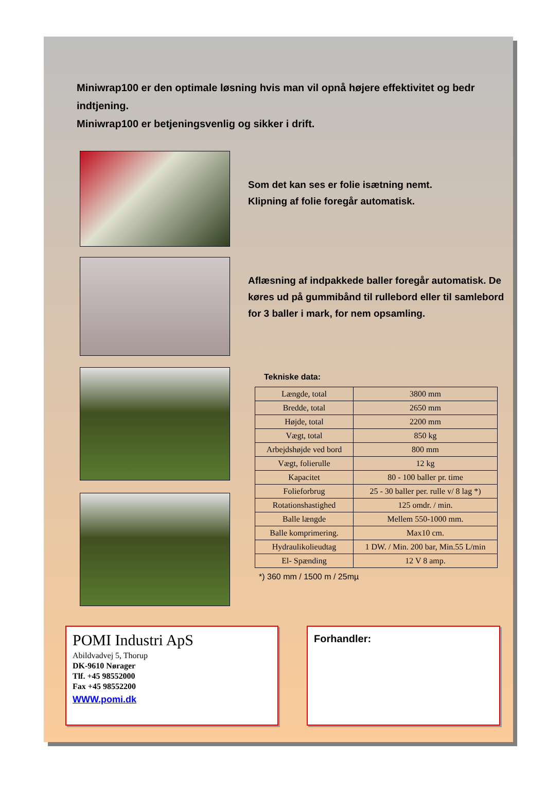Miniwrap100 er den optimale løsning hvis man vil opnå højere effektivitet og bedr indtjening.
Miniwrap100 er betjeningsvenlig og sikker i drift.
Som det kan ses er folie isætning nemt.
Klipning af folie foregår automatisk.
Aflæsning af indpakkede baller foregår automatisk. De køres ud på gummibånd til rullebord eller til samlebord for 3 baller i mark, for nem opsamling.
Tekniske data:
| Længde, total | 3800 mm |
| Bredde, total | 2650 mm |
| Højde, total | 2200 mm |
| Vægt, total | 850 kg |
| Arbejdshøjde ved bord | 800 mm |
| Vægt, folierulle | 12 kg |
| Kapacitet | 80 - 100 baller pr. time |
| Folieforbrug | 25 - 30 baller per. rulle v/ 8 lag *) |
| Rotationshastighed | 125 omdr. / min. |
| Balle længde | Mellem 550-1000 mm. |
| Balle komprimering. | Max10 cm. |
| Hydraulikolieudtag | 1 DW. / Min. 200 bar, Min.55 L/min |
| El- Spænding | 12 V 8 amp. |
*) 360 mm / 1500 m / 25mµ
POMI Industri ApS
Abildvadvej 5, Thorup
DK-9610 Nørager
Tlf. +45 98552000
Fax +45 98552200
WWW.pomi.dk
Forhandler: